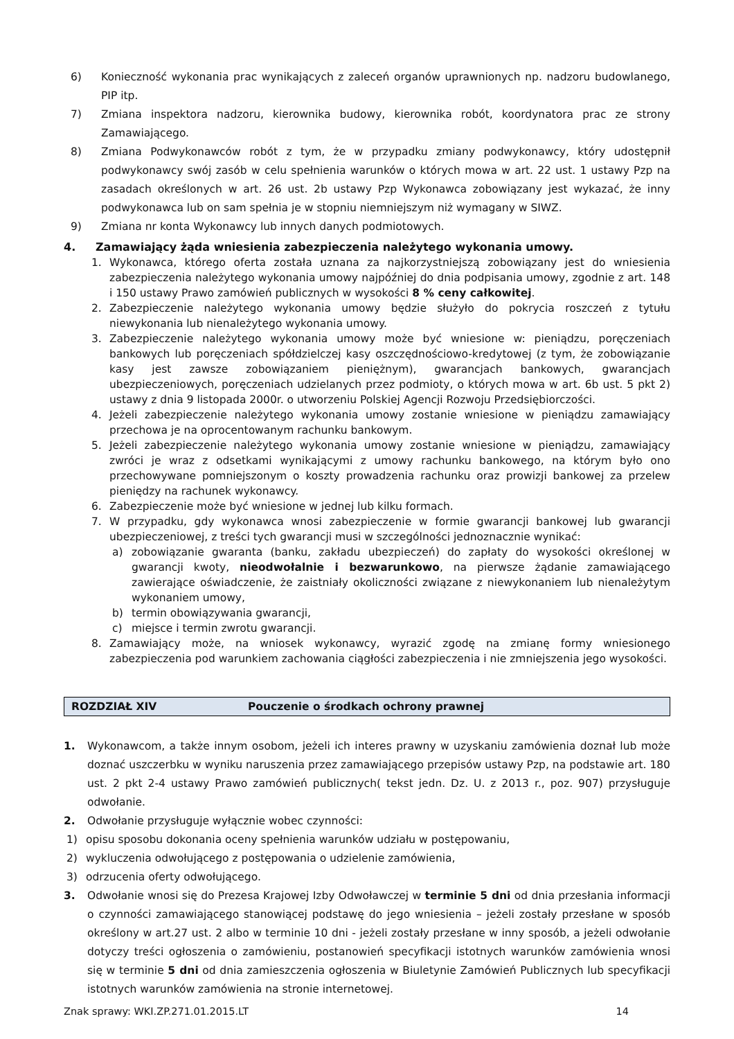6) Konieczność wykonania prac wynikających z zaleceń organów uprawnionych np. nadzoru budowlanego, PIP itp.
7) Zmiana inspektora nadzoru, kierownika budowy, kierownika robót, koordynatora prac ze strony Zamawiającego.
8) Zmiana Podwykonawców robót z tym, że w przypadku zmiany podwykonawcy, który udostępnił podwykonawcy swój zasób w celu spełnienia warunków o których mowa w art. 22 ust. 1 ustawy Pzp na zasadach określonych w art. 26 ust. 2b ustawy Pzp Wykonawca zobowiązany jest wykazać, że inny podwykonawca lub on sam spełnia je w stopniu niemniejszym niż wymagany w SIWZ.
9) Zmiana nr konta Wykonawcy lub innych danych podmiotowych.
4. Zamawiający żąda wniesienia zabezpieczenia należytego wykonania umowy.
1. Wykonawca, którego oferta została uznana za najkorzystniejszą zobowiązany jest do wniesienia zabezpieczenia należytego wykonania umowy najpóźniej do dnia podpisania umowy, zgodnie z art. 148 i 150 ustawy Prawo zamówień publicznych w wysokości 8 % ceny całkowitej.
2. Zabezpieczenie należytego wykonania umowy będzie służyło do pokrycia roszczeń z tytułu niewykonania lub nienależytego wykonania umowy.
3. Zabezpieczenie należytego wykonania umowy może być wniesione w: pieniądzu, poręczeniach bankowych lub poręczeniach spółdzielczej kasy oszczędnościowo-kredytowej (z tym, że zobowiązanie kasy jest zawsze zobowiązaniem pieniężnym), gwarancjach bankowych, gwarancjach ubezpieczeniowych, poręczeniach udzielanych przez podmioty, o których mowa w art. 6b ust. 5 pkt 2) ustawy z dnia 9 listopada 2000r. o utworzeniu Polskiej Agencji Rozwoju Przedsiębiorczości.
4. Jeżeli zabezpieczenie należytego wykonania umowy zostanie wniesione w pieniądzu zamawiający przechowa je na oprocentowanym rachunku bankowym.
5. Jeżeli zabezpieczenie należytego wykonania umowy zostanie wniesione w pieniądzu, zamawiający zwróci je wraz z odsetkami wynikającymi z umowy rachunku bankowego, na którym było ono przechowywane pomniejszonym o koszty prowadzenia rachunku oraz prowizji bankowej za przelew pieniędzy na rachunek wykonawcy.
6. Zabezpieczenie może być wniesione w jednej lub kilku formach.
7. W przypadku, gdy wykonawca wnosi zabezpieczenie w formie gwarancji bankowej lub gwarancji ubezpieczeniowej, z treści tych gwarancji musi w szczególności jednoznacznie wynikać:
a) zobowiązanie gwaranta (banku, zakładu ubezpieczeń) do zapłaty do wysokości określonej w gwarancji kwoty, nieodwołalnie i bezwarunkowo, na pierwsze żądanie zamawiającego zawierające oświadczenie, że zaistniały okoliczności związane z niewykonaniem lub nienależytym wykonaniem umowy,
b) termin obowiązywania gwarancji,
c) miejsce i termin zwrotu gwarancji.
8. Zamawiający może, na wniosek wykonawcy, wyrazić zgodę na zmianę formy wniesionego zabezpieczenia pod warunkiem zachowania ciągłości zabezpieczenia i nie zmniejszenia jego wysokości.
ROZDZIAŁ XIV Pouczenie o środkach ochrony prawnej
1. Wykonawcom, a także innym osobom, jeżeli ich interes prawny w uzyskaniu zamówienia doznał lub może doznać uszczerbku w wyniku naruszenia przez zamawiającego przepisów ustawy Pzp, na podstawie art. 180 ust. 2 pkt 2-4 ustawy Prawo zamówień publicznych( tekst jedn. Dz. U. z 2013 r., poz. 907) przysługuje odwołanie.
2. Odwołanie przysługuje wyłącznie wobec czynności:
1) opisu sposobu dokonania oceny spełnienia warunków udziału w postępowaniu,
2) wykluczenia odwołującego z postępowania o udzielenie zamówienia,
3) odrzucenia oferty odwołującego.
3. Odwołanie wnosi się do Prezesa Krajowej Izby Odwoławczej w terminie 5 dni od dnia przesłania informacji o czynności zamawiającego stanowiącej podstawę do jego wniesienia – jeżeli zostały przesłane w sposób określony w art.27 ust. 2 albo w terminie 10 dni - jeżeli zostały przesłane w inny sposób, a jeżeli odwołanie dotyczy treści ogłoszenia o zamówieniu, postanowień specyfikacji istotnych warunków zamówienia wnosi się w terminie 5 dni od dnia zamieszczenia ogłoszenia w Biuletynie Zamówień Publicznych lub specyfikacji istotnych warunków zamówienia na stronie internetowej.
Znak sprawy: WKI.ZP.271.01.2015.LT 14